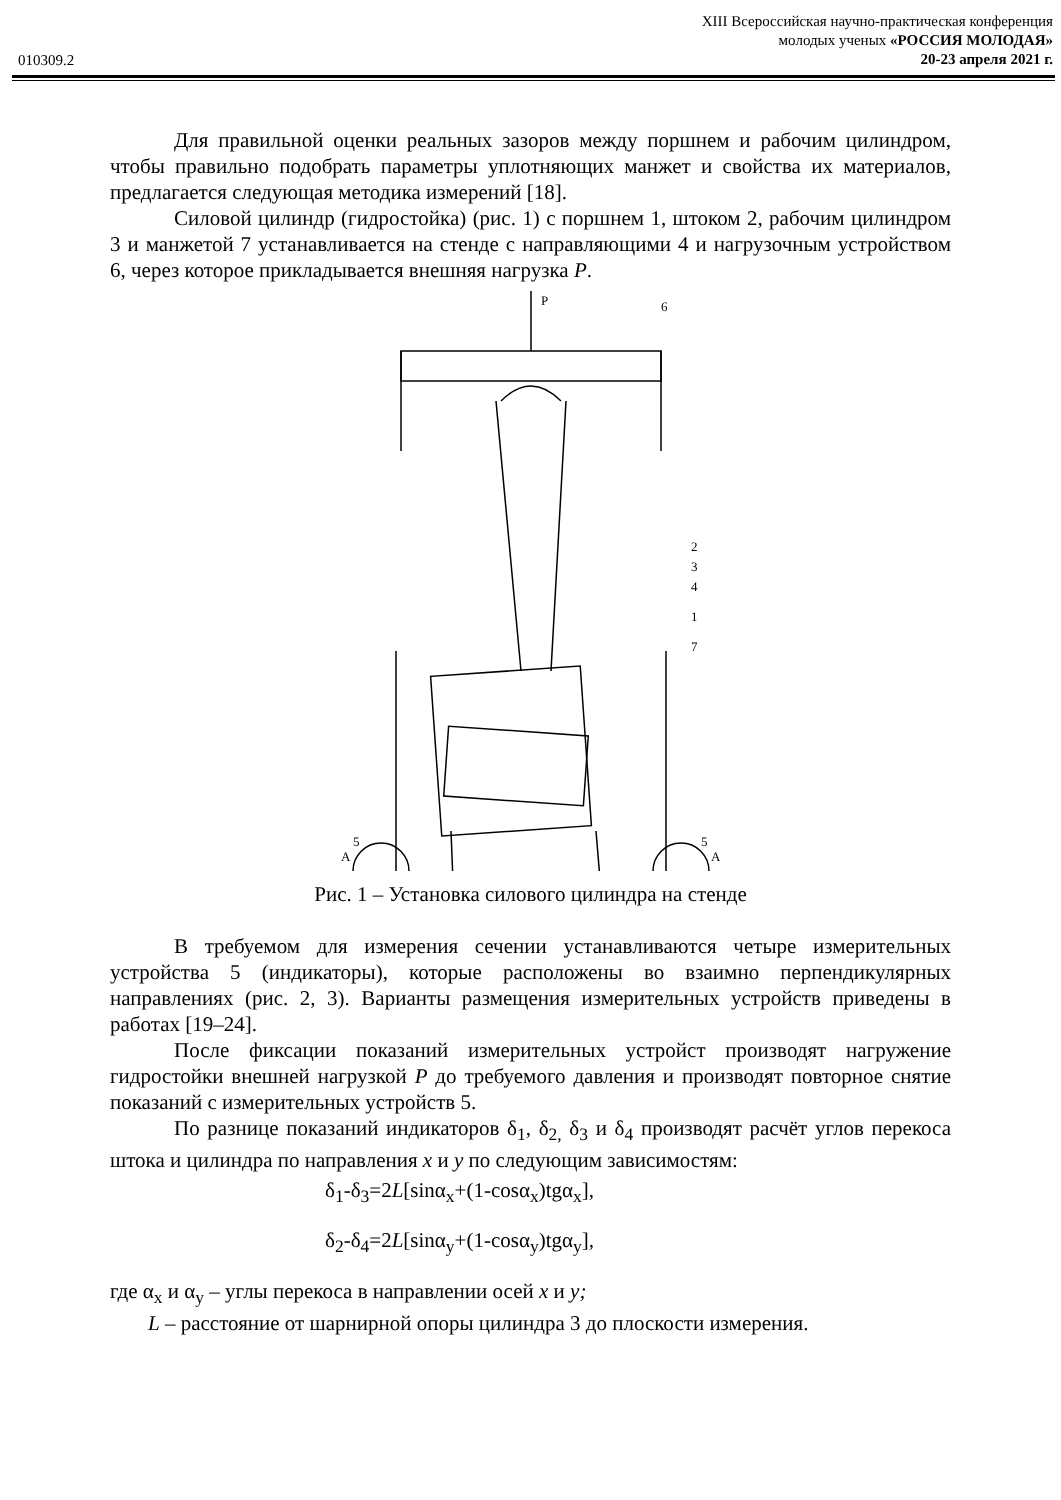010309.2
XIII Всероссийская научно-практическая конференция
молодых ученых «РОССИЯ МОЛОДАЯ»
20-23 апреля 2021 г.
Для правильной оценки реальных зазоров между поршнем и рабочим цилиндром, чтобы правильно подобрать параметры уплотняющих манжет и свойства их материалов, предлагается следующая методика измерений [18].
Силовой цилиндр (гидростойка) (рис. 1) с поршнем 1, штоком 2, рабочим цилиндром 3 и манжетой 7 устанавливается на стенде с направляющими 4 и нагрузочным устройством 6, через которое прикладывается внешняя нагрузка P.
P
6
5
5
A
A
2
3
4
1
7
Рис. 1 – Установка силового цилиндра на стенде
В требуемом для измерения сечении устанавливаются четыре измерительных устройства 5 (индикаторы), которые расположены во взаимно перпендикулярных направлениях (рис. 2, 3). Варианты размещения измерительных устройств приведены в работах [19–24].
После фиксации показаний измерительных устройст производят нагружение гидростойки внешней нагрузкой P до требуемого давления и производят повторное снятие показаний с измерительных устройств 5.
По разнице показаний индикаторов δ<sub>1</sub>, δ<sub>2,</sub> δ<sub>3</sub> и δ<sub>4</sub> производят расчёт углов перекоса штока и цилиндра по направления x и y по следующим зависимостям:
δ<sub>1</sub>-δ<sub>3</sub>=2L[sinα<sub>x</sub>+(1-cosα<sub>x</sub>)tgα<sub>x</sub>],
δ<sub>2</sub>-δ<sub>4</sub>=2L[sinα<sub>y</sub>+(1-cosα<sub>y</sub>)tgα<sub>y</sub>],
где α<sub>x</sub> и α<sub>y</sub> – углы перекоса в направлении осей x и y;
L – расстояние от шарнирной опоры цилиндра 3 до плоскости измерения.